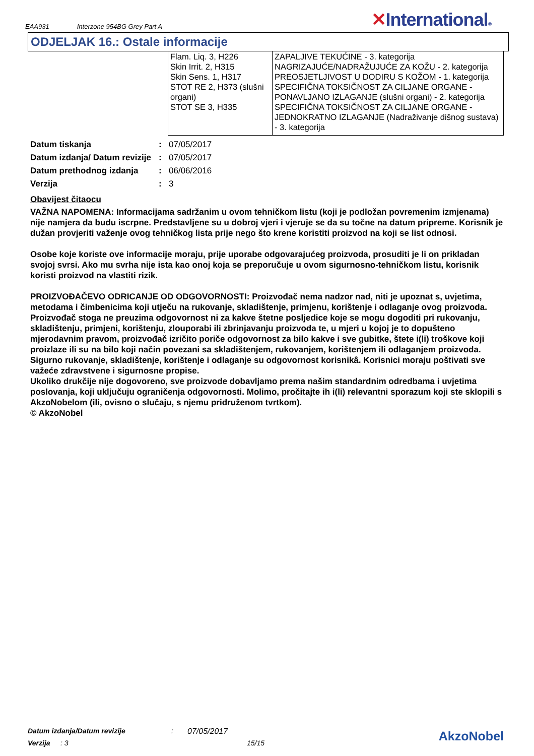EAA931 Interzone 954BG Grey Part A
✕International®
ODJELJAK 16.: Ostale informacije
| Flam. Liq. 3, H226 | ZAPALJIVE TEKUĆINE - 3. kategorija |
| Skin Irrit. 2, H315 | NAGRIZAJUĆE/NADRAŽUJUĆE ZA KOŽU - 2. kategorija |
| Skin Sens. 1, H317 | PREOSJETLJIVOST U DODIRU S KOŽOM - 1. kategorija |
| STOT RE 2, H373 (slušni organi) | SPECIFIČNA TOKSIČNOST ZA CILJANE ORGANE - PONAVLJANO IZLAGANJE (slušni organi) - 2. kategorija |
| STOT SE 3, H335 | SPECIFIČNA TOKSIČNOST ZA CILJANE ORGANE - JEDNOKRATNO IZLAGANJE (Nadraživanje dišnog sustava) - 3. kategorija |
Datum tiskanja : 07/05/2017
Datum izdanja/ Datum revizije
: 07/05/2017
Datum prethodnog izdanja : 06/06/2016
Verzija : 3
Obavijest čitaocu
VAŽNA NAPOMENA: Informacijama sadržanim u ovom tehničkom listu (koji je podložan povremenim izmjenama) nije namjera da budu iscrpne. Predstavljene su u dobroj vjeri i vjeruje se da su točne na datum pripreme. Korisnik je dužan provjeriti važenje ovog tehničkog lista prije nego što krene koristiti proizvod na koji se list odnosi.
Osobe koje koriste ove informacije moraju, prije uporabe odgovarajućeg proizvoda, prosuditi je li on prikladan svojoj svrsi. Ako mu svrha nije ista kao onoj koja se preporučuje u ovom sigurnosno-tehničkom listu, korisnik koristi proizvod na vlastiti rizik.
PROIZVOĐAČEVO ODRICANJE OD ODGOVORNOSTI: Proizvođač nema nadzor nad, niti je upoznat s, uvjetima, metodama i čimbenicima koji utječu na rukovanje, skladištenje, primjenu, korištenje i odlaganje ovog proizvoda. Proizvođač stoga ne preuzima odgovornost ni za kakve štetne posljedice koje se mogu dogoditi pri rukovanju, skladištenju, primjeni, korištenju, zlouporabi ili zbrinjavanju proizvoda te, u mjeri u kojoj je to dopušteno mjerodavnim pravom, proizvođač izričito poriče odgovornost za bilo kakve i sve gubitke, štete i(li) troškove koji proizlaze ili su na bilo koji način povezani sa skladištenjem, rukovanjem, korištenjem ili odlaganjem proizvoda. Sigurno rukovanje, skladištenje, korištenje i odlaganje su odgovornost korisnikâ. Korisnici moraju poštivati sve važeće zdravstvene i sigurnosne propise.
Ukoliko drukčije nije dogovoreno, sve proizvode dobavljamo prema našim standardnim odredbama i uvjetima poslovanja, koji uključuju ograničenja odgovornosti. Molimo, pročitajte ih i(li) relevantni sporazum koji ste sklopili s AkzoNobelom (ili, ovisno o slučaju, s njemu pridruženom tvrtkom).
© AkzoNobel
Datum izdanja/Datum revizije: 07/05/2017
Verzija: 3 15/15
AkzoNobel